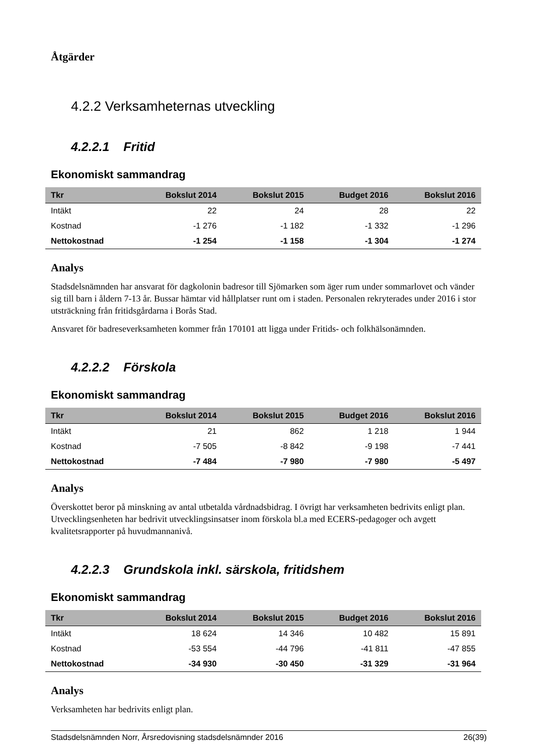Åtgärder
4.2.2 Verksamheternas utveckling
4.2.2.1 Fritid
Ekonomiskt sammandrag
| Tkr | Bokslut 2014 | Bokslut 2015 | Budget 2016 | Bokslut 2016 |
| --- | --- | --- | --- | --- |
| Intäkt | 22 | 24 | 28 | 22 |
| Kostnad | -1 276 | -1 182 | -1 332 | -1 296 |
| Nettokostnad | -1 254 | -1 158 | -1 304 | -1 274 |
Analys
Stadsdelsnämnden har ansvarat för dagkolonin badresor till Sjömarken som äger rum under sommarlovet och vänder sig till barn i åldern 7-13 år. Bussar hämtar vid hållplatser runt om i staden. Personalen rekryterades under 2016 i stor utsträckning från fritidsgårdarna i Borås Stad.
Ansvaret för badreseverksamheten kommer från 170101 att ligga under Fritids- och folkhälsonämnden.
4.2.2.2 Förskola
Ekonomiskt sammandrag
| Tkr | Bokslut 2014 | Bokslut 2015 | Budget 2016 | Bokslut 2016 |
| --- | --- | --- | --- | --- |
| Intäkt | 21 | 862 | 1 218 | 1 944 |
| Kostnad | -7 505 | -8 842 | -9 198 | -7 441 |
| Nettokostnad | -7 484 | -7 980 | -7 980 | -5 497 |
Analys
Överskottet beror på minskning av antal utbetalda vårdnadsbidrag. I övrigt har verksamheten bedrivits enligt plan. Utvecklingsenheten har bedrivit utvecklingsinsatser inom förskola bl.a med ECERS-pedagoger och avgett kvalitetsrapporter på huvudmannanivå.
4.2.2.3 Grundskola inkl. särskola, fritidshem
Ekonomiskt sammandrag
| Tkr | Bokslut 2014 | Bokslut 2015 | Budget 2016 | Bokslut 2016 |
| --- | --- | --- | --- | --- |
| Intäkt | 18 624 | 14 346 | 10 482 | 15 891 |
| Kostnad | -53 554 | -44 796 | -41 811 | -47 855 |
| Nettokostnad | -34 930 | -30 450 | -31 329 | -31 964 |
Analys
Verksamheten har bedrivits enligt plan.
Stadsdelsnämnden Norr, Årsredovisning stadsdelsnämnder 2016 26(39)